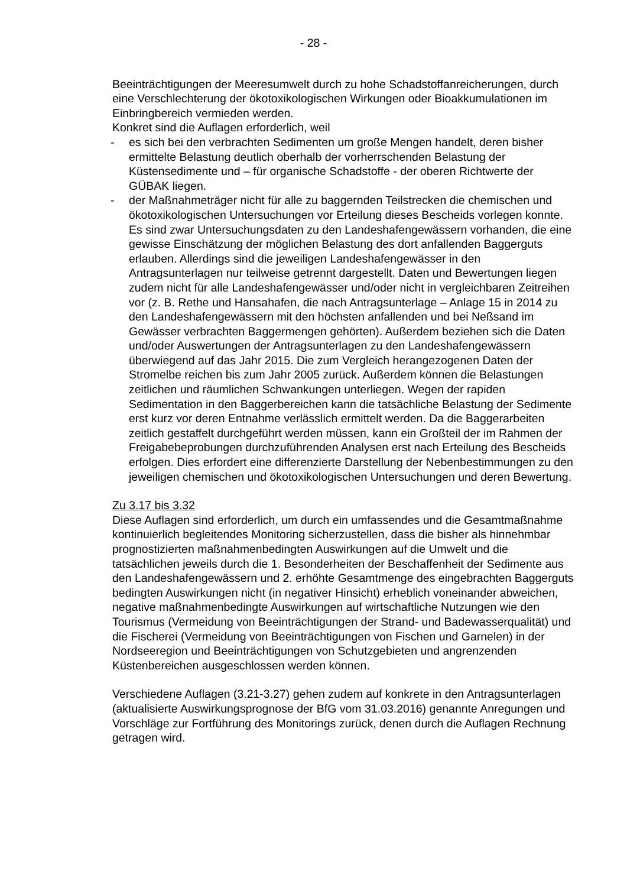- 28 -
Beeinträchtigungen der Meeresumwelt durch zu hohe Schadstoffanreicherungen, durch eine Verschlechterung der ökotoxikologischen Wirkungen oder Bioakkumulationen im Einbringbereich vermieden werden.
Konkret sind die Auflagen erforderlich, weil
- es sich bei den verbrachten Sedimenten um große Mengen handelt, deren bisher ermittelte Belastung deutlich oberhalb der vorherrschenden Belastung der Küstensedimente und – für organische Schadstoffe - der oberen Richtwerte der GÜBAK liegen.
- der Maßnahmeträger nicht für alle zu baggernden Teilstrecken die chemischen und ökotoxikologischen Untersuchungen vor Erteilung dieses Bescheids vorlegen konnte. Es sind zwar Untersuchungsdaten zu den Landeshafengewässern vorhanden, die eine gewisse Einschätzung der möglichen Belastung des dort anfallenden Baggerguts erlauben. Allerdings sind die jeweiligen Landeshafengewässer in den Antragsunterlagen nur teilweise getrennt dargestellt. Daten und Bewertungen liegen zudem nicht für alle Landeshafengewässer und/oder nicht in vergleichbaren Zeitreihen vor (z. B. Rethe und Hansahafen, die nach Antragsunterlage – Anlage 15 in 2014 zu den Landeshafengewässern mit den höchsten anfallenden und bei Neßsand im Gewässer verbrachten Baggermengen gehörten). Außerdem beziehen sich die Daten und/oder Auswertungen der Antragsunterlagen zu den Landeshafengewässern überwiegend auf das Jahr 2015. Die zum Vergleich herangezogenen Daten der Stromelbe reichen bis zum Jahr 2005 zurück. Außerdem können die Belastungen zeitlichen und räumlichen Schwankungen unterliegen. Wegen der rapiden Sedimentation in den Baggerbereichen kann die tatsächliche Belastung der Sedimente erst kurz vor deren Entnahme verlässlich ermittelt werden. Da die Baggerarbeiten zeitlich gestaffelt durchgeführt werden müssen, kann ein Großteil der im Rahmen der Freigabebeprobungen durchzuführenden Analysen erst nach Erteilung des Bescheids erfolgen. Dies erfordert eine differenzierte Darstellung der Nebenbestimmungen zu den jeweiligen chemischen und ökotoxikologischen Untersuchungen und deren Bewertung.
Zu 3.17 bis 3.32
Diese Auflagen sind erforderlich, um durch ein umfassendes und die Gesamtmaßnahme kontinuierlich begleitendes Monitoring sicherzustellen, dass die bisher als hinnehmbar prognostizierten maßnahmenbedingten Auswirkungen auf die Umwelt und die tatsächlichen jeweils durch die 1. Besonderheiten der Beschaffenheit der Sedimente aus den Landeshafengewässern und 2. erhöhte Gesamtmenge des eingebrachten Baggerguts bedingten Auswirkungen nicht (in negativer Hinsicht) erheblich voneinander abweichen, negative maßnahmenbedingte Auswirkungen auf wirtschaftliche Nutzungen wie den Tourismus (Vermeidung von Beeinträchtigungen der Strand- und Badewasserqualität) und die Fischerei (Vermeidung von Beeinträchtigungen von Fischen und Garnelen) in der Nordseeregion und Beeinträchtigungen von Schutzgebieten und angrenzenden Küstenbereichen ausgeschlossen werden können.
Verschiedene Auflagen (3.21-3.27) gehen zudem auf konkrete in den Antragsunterlagen (aktualisierte Auswirkungsprognose der BfG vom 31.03.2016) genannte Anregungen und Vorschläge zur Fortführung des Monitorings zurück, denen durch die Auflagen Rechnung getragen wird.